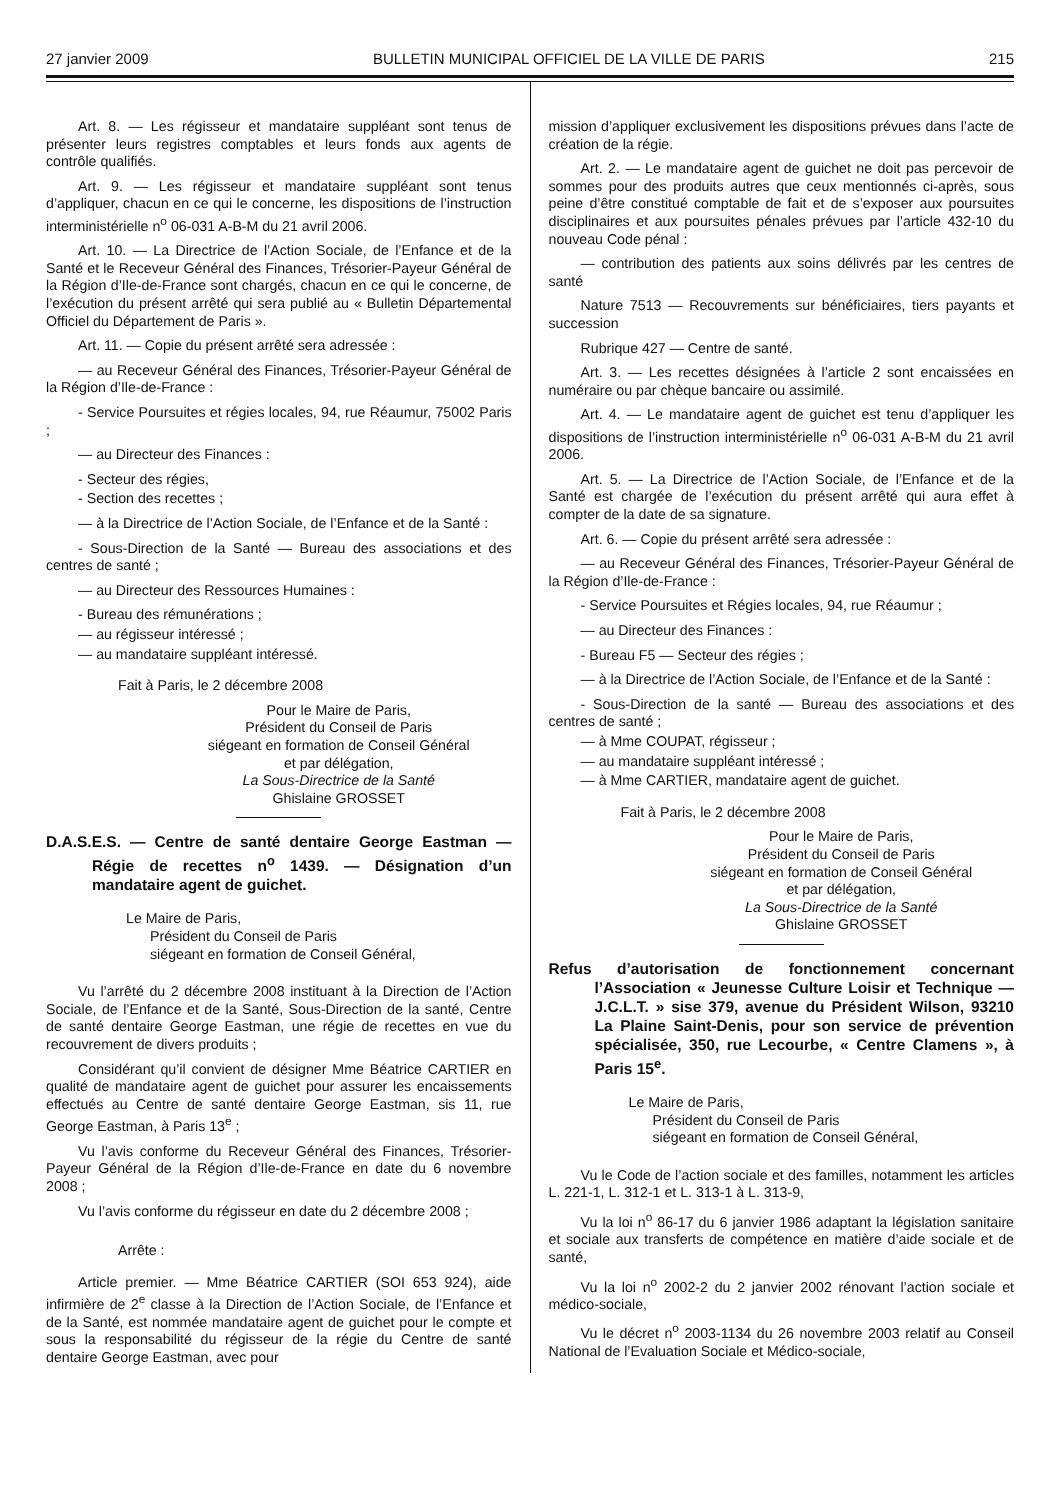27 janvier 2009 BULLETIN MUNICIPAL OFFICIEL DE LA VILLE DE PARIS 215
Art. 8. — Les régisseur et mandataire suppléant sont tenus de présenter leurs registres comptables et leurs fonds aux agents de contrôle qualifiés.
Art. 9. — Les régisseur et mandataire suppléant sont tenus d’appliquer, chacun en ce qui le concerne, les dispositions de l’instruction interministérielle n<sup>o</sup> 06-031 A-B-M du 21 avril 2006.
Art. 10. — La Directrice de l’Action Sociale, de l’Enfance et de la Santé et le Receveur Général des Finances, Trésorier-Payeur Général de la Région d’Ile-de-France sont chargés, chacun en ce qui le concerne, de l’exécution du présent arrêté qui sera publié au « Bulletin Départemental Officiel du Département de Paris ».
Art. 11. — Copie du présent arrêté sera adressée :
— au Receveur Général des Finances, Trésorier-Payeur Général de la Région d’Ile-de-France :
- Service Poursuites et régies locales, 94, rue Réaumur, 75002 Paris ;
— au Directeur des Finances :
- Secteur des régies,
- Section des recettes ;
— à la Directrice de l’Action Sociale, de l’Enfance et de la Santé :
- Sous-Direction de la Santé — Bureau des associations et des centres de santé ;
— au Directeur des Ressources Humaines :
- Bureau des rémunérations ;
— au régisseur intéressé ;
— au mandataire suppléant intéressé.
Fait à Paris, le 2 décembre 2008
Pour le Maire de Paris,
Président du Conseil de Paris
siégeant en formation de Conseil Général
et par délégation,
La Sous-Directrice de la Santé
Ghislaine GROSSET
D.A.S.E.S. — Centre de santé dentaire George Eastman — Régie de recettes n<sup>o</sup> 1439. — Désignation d’un mandataire agent de guichet.
Le Maire de Paris,
Président du Conseil de Paris
siégeant en formation de Conseil Général,
Vu l’arrêté du 2 décembre 2008 instituant à la Direction de l’Action Sociale, de l’Enfance et de la Santé, Sous-Direction de la santé, Centre de santé dentaire George Eastman, une régie de recettes en vue du recouvrement de divers produits ;
Considérant qu’il convient de désigner Mme Béatrice CARTIER en qualité de mandataire agent de guichet pour assurer les encaissements effectués au Centre de santé dentaire George Eastman, sis 11, rue George Eastman, à Paris 13<sup>e</sup> ;
Vu l’avis conforme du Receveur Général des Finances, Trésorier-Payeur Général de la Région d’Ile-de-France en date du 6 novembre 2008 ;
Vu l’avis conforme du régisseur en date du 2 décembre 2008 ;
Arrête :
Article premier. — Mme Béatrice CARTIER (SOI 653 924), aide infirmière de 2<sup>e</sup> classe à la Direction de l’Action Sociale, de l’Enfance et de la Santé, est nommée mandataire agent de guichet pour le compte et sous la responsabilité du régisseur de la régie du Centre de santé dentaire George Eastman, avec pour
mission d’appliquer exclusivement les dispositions prévues dans l’acte de création de la régie.
Art. 2. — Le mandataire agent de guichet ne doit pas percevoir de sommes pour des produits autres que ceux mentionnés ci-après, sous peine d’être constitué comptable de fait et de s’exposer aux poursuites disciplinaires et aux poursuites pénales prévues par l’article 432-10 du nouveau Code pénal :
— contribution des patients aux soins délivrés par les centres de santé
Nature 7513 — Recouvrements sur bénéficiaires, tiers payants et succession
Rubrique 427 — Centre de santé.
Art. 3. — Les recettes désignées à l’article 2 sont encaissées en numéraire ou par chèque bancaire ou assimilé.
Art. 4. — Le mandataire agent de guichet est tenu d’appliquer les dispositions de l’instruction interministérielle n<sup>o</sup> 06-031 A-B-M du 21 avril 2006.
Art. 5. — La Directrice de l’Action Sociale, de l’Enfance et de la Santé est chargée de l’exécution du présent arrêté qui aura effet à compter de la date de sa signature.
Art. 6. — Copie du présent arrêté sera adressée :
— au Receveur Général des Finances, Trésorier-Payeur Général de la Région d’Ile-de-France :
- Service Poursuites et Régies locales, 94, rue Réaumur ;
— au Directeur des Finances :
- Bureau F5 — Secteur des régies ;
— à la Directrice de l’Action Sociale, de l’Enfance et de la Santé :
- Sous-Direction de la santé — Bureau des associations et des centres de santé ;
— à Mme COUPAT, régisseur ;
— au mandataire suppléant intéressé ;
— à Mme CARTIER, mandataire agent de guichet.
Fait à Paris, le 2 décembre 2008
Pour le Maire de Paris,
Président du Conseil de Paris
siégeant en formation de Conseil Général
et par délégation,
La Sous-Directrice de la Santé
Ghislaine GROSSET
Refus d’autorisation de fonctionnement concernant l’Association « Jeunesse Culture Loisir et Technique — J.C.L.T. » sise 379, avenue du Président Wilson, 93210 La Plaine Saint-Denis, pour son service de prévention spécialisée, 350, rue Lecourbe, « Centre Clamens », à Paris 15<sup>e</sup>.
Le Maire de Paris,
Président du Conseil de Paris
siégeant en formation de Conseil Général,
Vu le Code de l’action sociale et des familles, notamment les articles L. 221-1, L. 312-1 et L. 313-1 à L. 313-9,
Vu la loi n<sup>o</sup> 86-17 du 6 janvier 1986 adaptant la législation sanitaire et sociale aux transferts de compétence en matière d’aide sociale et de santé,
Vu la loi n<sup>o</sup> 2002-2 du 2 janvier 2002 rénovant l’action sociale et médico-sociale,
Vu le décret n<sup>o</sup> 2003-1134 du 26 novembre 2003 relatif au Conseil National de l’Evaluation Sociale et Médico-sociale,